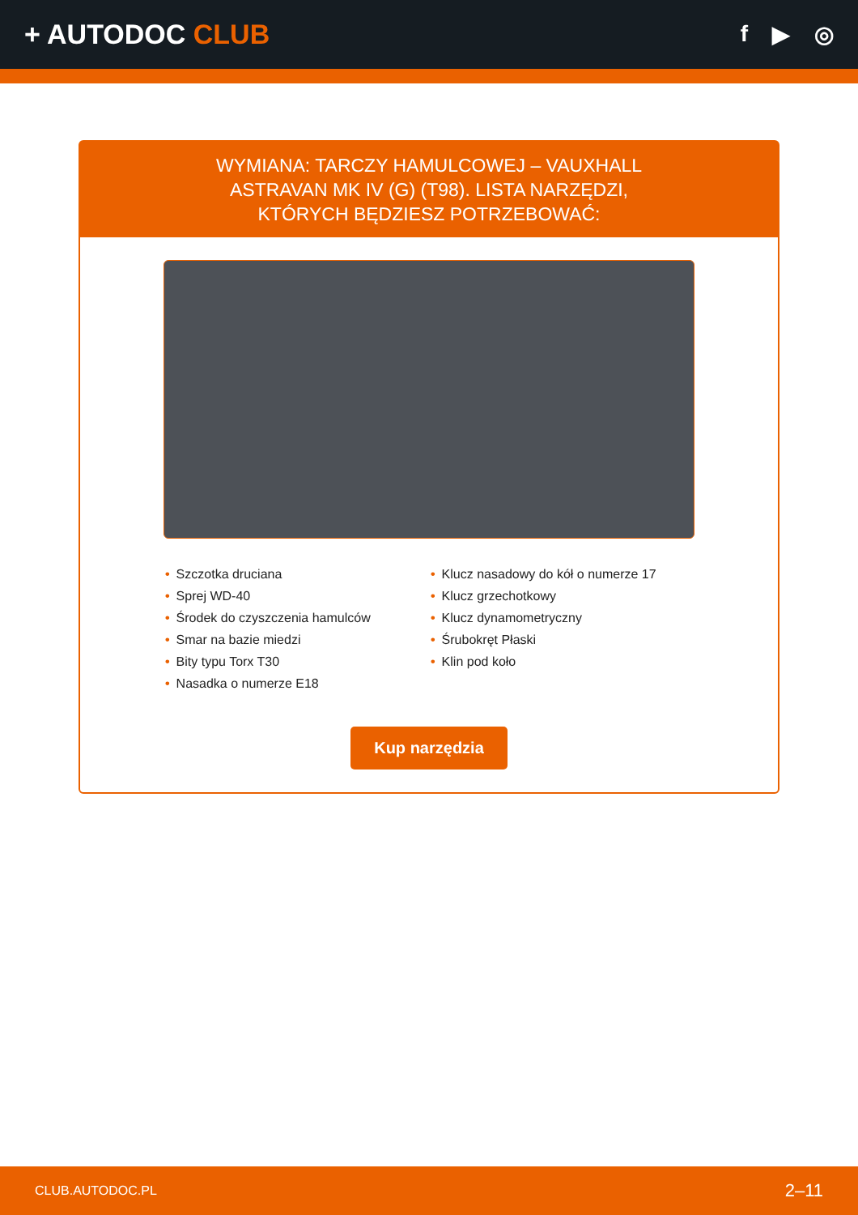+ AUTODOC CLUB
f ▶ ◎
WYMIANA: TARCZY HAMULCOWEJ – VAUXHALL ASTRAVAN MK IV (G) (T98). LISTA NARZĘDZI, KTÓRYCH BĘDZIESZ POTRZEBOWAĆ:
• Szczotka druciana
• Sprej WD-40
• Środek do czyszczenia hamulców
• Smar na bazie miedzi
• Bity typu Torx T30
• Nasadka o numerze E18
• Klucz nasadowy do kół o numerze 17
• Klucz grzechotkowy
• Klucz dynamometryczny
• Śrubokręt Płaski
• Klin pod koło
Kup narzędzia
CLUB.AUTODOC.PL 2–11